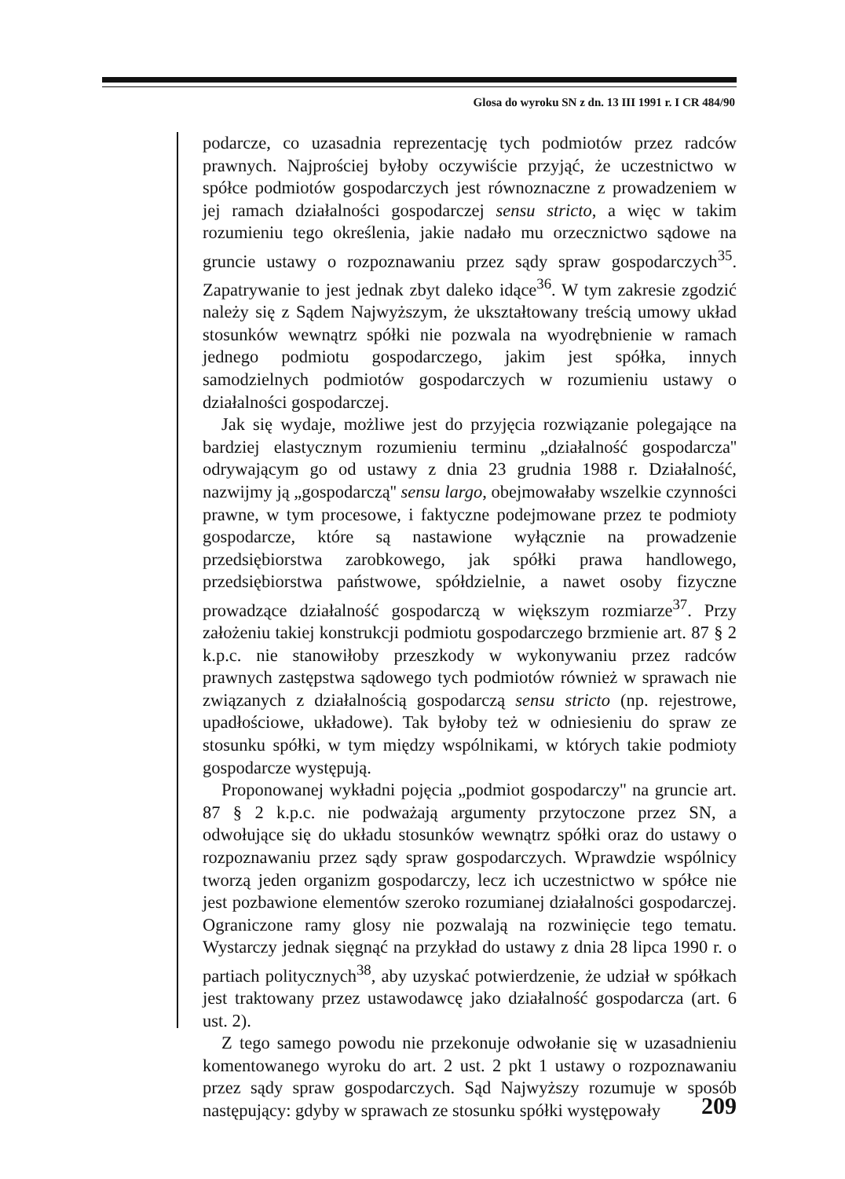Glosa do wyroku SN z dn. 13 III 1991 r. I CR 484/90
podarcze, co uzasadnia reprezentację tych podmiotów przez radców prawnych. Najprościej byłoby oczywiście przyjąć, że uczestnictwo w spółce podmiotów gospodarczych jest równoznaczne z prowadzeniem w jej ramach działalności gospodarczej sensu stricto, a więc w takim rozumieniu tego określenia, jakie nadało mu orzecznictwo sądowe na gruncie ustawy o rozpoznawaniu przez sądy spraw gospodarczych<sup>35</sup>. Zapatrywanie to jest jednak zbyt daleko idące<sup>36</sup>. W tym zakresie zgodzić należy się z Sądem Najwyższym, że ukształtowany treścią umowy układ stosunków wewnątrz spółki nie pozwala na wyodrębnienie w ramach jednego podmiotu gospodarczego, jakim jest spółka, innych samodzielnych podmiotów gospodarczych w rozumieniu ustawy o działalności gospodarczej.
Jak się wydaje, możliwe jest do przyjęcia rozwiązanie polegające na bardziej elastycznym rozumieniu terminu „działalność gospodarcza'' odrywającym go od ustawy z dnia 23 grudnia 1988 r. Działalność, nazwijmy ją „gospodarczą'' sensu largo, obejmowałaby wszelkie czynności prawne, w tym procesowe, i faktyczne podejmowane przez te podmioty gospodarcze, które są nastawione wyłącznie na prowadzenie przedsiębiorstwa zarobkowego, jak spółki prawa handlowego, przedsiębiorstwa państwowe, spółdzielnie, a nawet osoby fizyczne prowadzące działalność gospodarczą w większym rozmiarze<sup>37</sup>. Przy założeniu takiej konstrukcji podmiotu gospodarczego brzmienie art. 87 § 2 k.p.c. nie stanowiłoby przeszkody w wykonywaniu przez radców prawnych zastępstwa sądowego tych podmiotów również w sprawach nie związanych z działalnością gospodarczą sensu stricto (np. rejestrowe, upadłościowe, układowe). Tak byłoby też w odniesieniu do spraw ze stosunku spółki, w tym między wspólnikami, w których takie podmioty gospodarcze występują.
Proponowanej wykładni pojęcia „podmiot gospodarczy'' na gruncie art. 87 § 2 k.p.c. nie podważają argumenty przytoczone przez SN, a odwołujące się do układu stosunków wewnątrz spółki oraz do ustawy o rozpoznawaniu przez sądy spraw gospodarczych. Wprawdzie wspólnicy tworzą jeden organizm gospodarczy, lecz ich uczestnictwo w spółce nie jest pozbawione elementów szeroko rozumianej działalności gospodarczej. Ograniczone ramy glosy nie pozwalają na rozwinięcie tego tematu. Wystarczy jednak sięgnąć na przykład do ustawy z dnia 28 lipca 1990 r. o partiach politycznych<sup>38</sup>, aby uzyskać potwierdzenie, że udział w spółkach jest traktowany przez ustawodawcę jako działalność gospodarcza (art. 6 ust. 2).
Z tego samego powodu nie przekonuje odwołanie się w uzasadnieniu komentowanego wyroku do art. 2 ust. 2 pkt 1 ustawy o rozpoznawaniu przez sądy spraw gospodarczych. Sąd Najwyższy rozumuje w sposób następujący: gdyby w sprawach ze stosunku spółki występowały
209